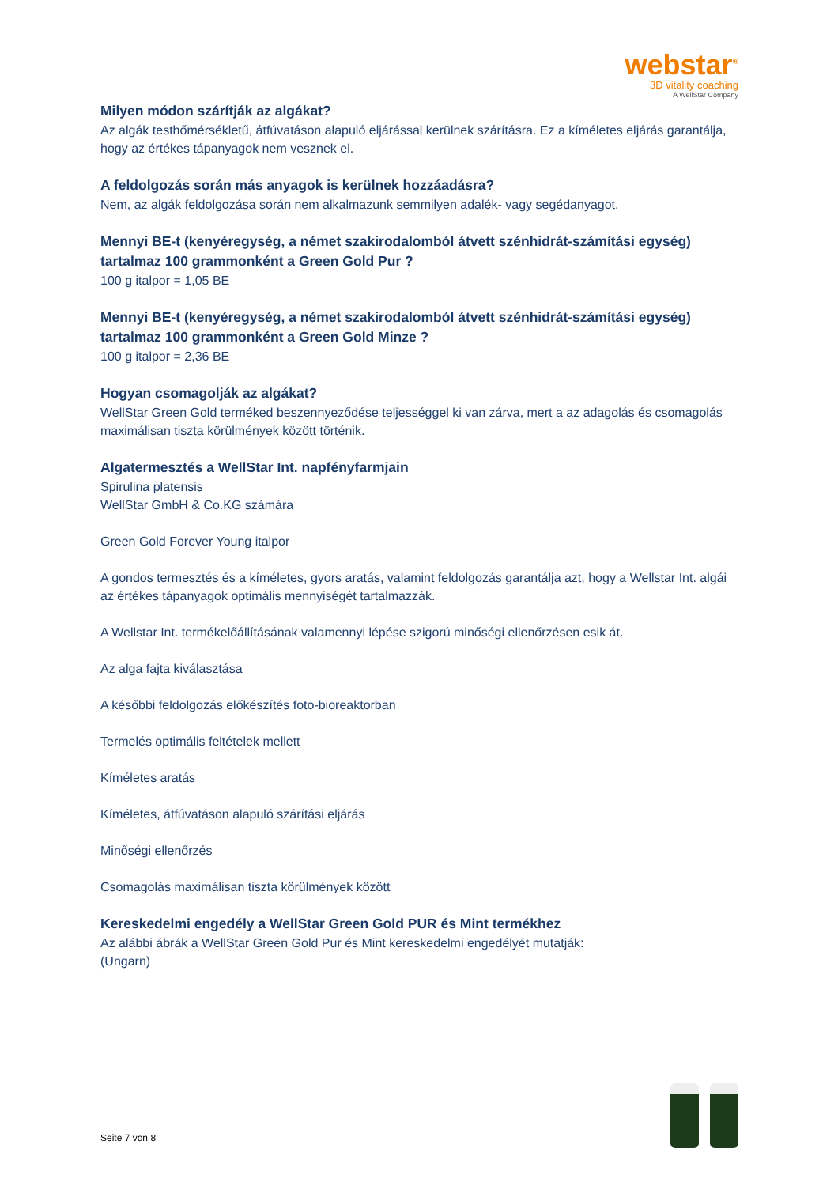webstar<sup>®</sup>
3D vitality coaching
A WellStar Company
Milyen módon szárítják az algákat?
Az algák testhőmérsékletű, átfúvatáson alapuló eljárással kerülnek szárításra. Ez a kíméletes eljárás garantálja, hogy az értékes tápanyagok nem vesznek el.
A feldolgozás során más anyagok is kerülnek hozzáadásra?
Nem, az algák feldolgozása során nem alkalmazunk semmilyen adalék- vagy segédanyagot.
Mennyi BE-t (kenyéregység, a német szakirodalomból átvett szénhidrát-számítási egység) tartalmaz 100 grammonként a Green Gold Pur ?
100 g italpor = 1,05 BE
Mennyi BE-t (kenyéregység, a német szakirodalomból átvett szénhidrát-számítási egység) tartalmaz 100 grammonként a Green Gold Minze ?
100 g italpor = 2,36 BE
Hogyan csomagolják az algákat?
WellStar Green Gold terméked beszennyeződése teljességgel ki van zárva, mert a az adagolás és csomagolás maximálisan tiszta körülmények között történik.
Algatermesztés a WellStar Int. napfényfarmjain
Spirulina platensis
WellStar GmbH & Co.KG számára
Green Gold Forever Young italpor
A gondos termesztés és a kíméletes, gyors aratás, valamint feldolgozás garantálja azt, hogy a Wellstar Int. algái az értékes tápanyagok optimális mennyiségét tartalmazzák.
A Wellstar Int. termékelőállításának valamennyi lépése szigorú minőségi ellenőrzésen esik át.
Az alga fajta kiválasztása
A későbbi feldolgozás előkészítés foto-bioreaktorban
Termelés optimális feltételek mellett
Kíméletes aratás
Kíméletes, átfúvatáson alapuló szárítási eljárás
Minőségi ellenőrzés
Csomagolás maximálisan tiszta körülmények között
Kereskedelmi engedély a WellStar Green Gold PUR és Mint termékhez
Az alábbi ábrák a WellStar Green Gold Pur és Mint kereskedelmi engedélyét mutatják:
(Ungarn)
Seite 7 von 8